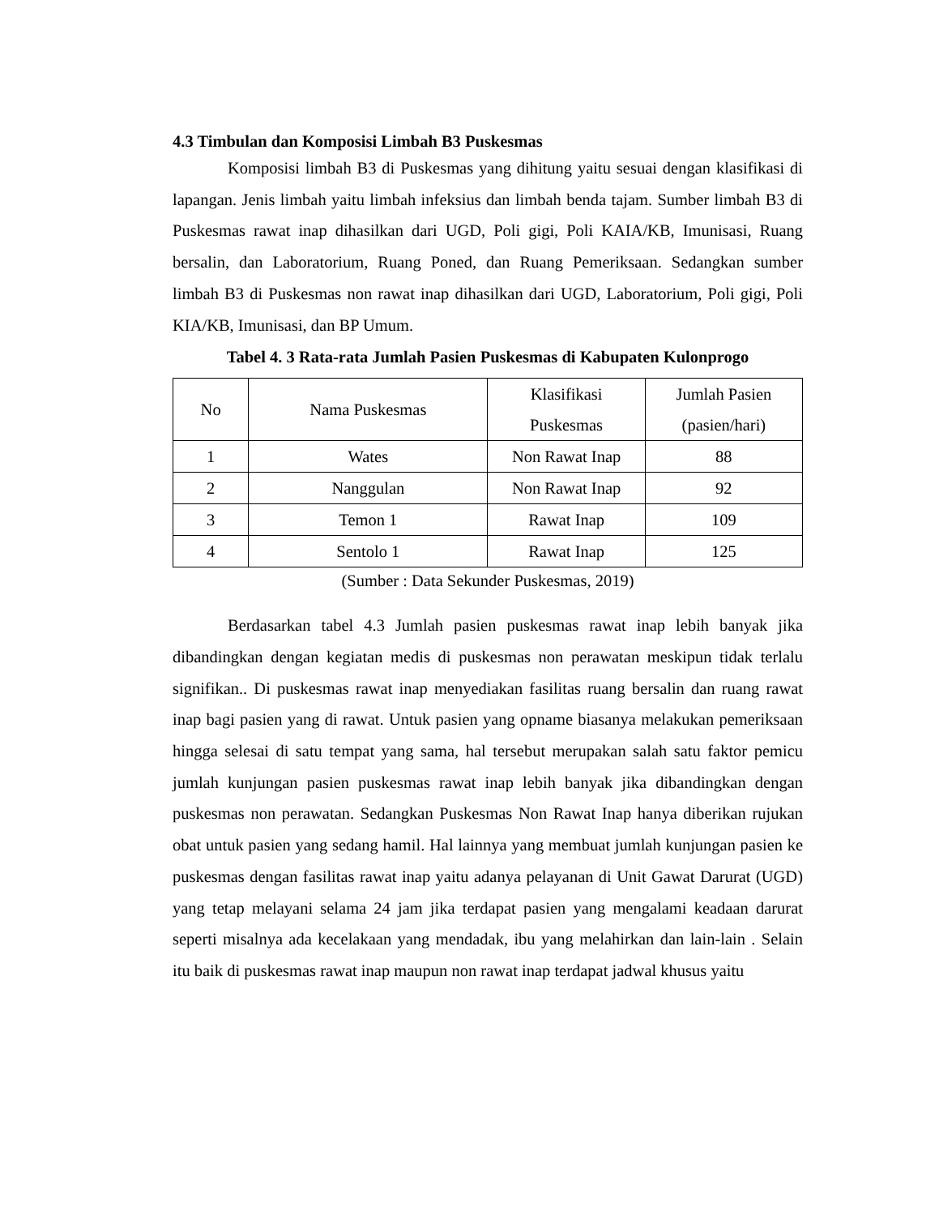4.3 Timbulan dan Komposisi Limbah B3 Puskesmas
Komposisi limbah B3 di Puskesmas yang dihitung yaitu sesuai dengan klasifikasi di lapangan. Jenis limbah yaitu limbah infeksius dan limbah benda tajam. Sumber limbah B3 di Puskesmas rawat inap dihasilkan dari UGD, Poli gigi, Poli KAIA/KB, Imunisasi, Ruang bersalin, dan Laboratorium, Ruang Poned, dan Ruang Pemeriksaan. Sedangkan sumber limbah B3 di Puskesmas non rawat inap dihasilkan dari UGD, Laboratorium, Poli gigi, Poli KIA/KB, Imunisasi, dan BP Umum.
Tabel 4. 3 Rata-rata Jumlah Pasien Puskesmas di Kabupaten Kulonprogo
| No | Nama Puskesmas | Klasifikasi Puskesmas | Jumlah Pasien (pasien/hari) |
| --- | --- | --- | --- |
| 1 | Wates | Non Rawat Inap | 88 |
| 2 | Nanggulan | Non Rawat Inap | 92 |
| 3 | Temon 1 | Rawat Inap | 109 |
| 4 | Sentolo 1 | Rawat Inap | 125 |
(Sumber : Data Sekunder Puskesmas, 2019)
Berdasarkan tabel 4.3 Jumlah pasien puskesmas rawat inap lebih banyak jika dibandingkan dengan kegiatan medis di puskesmas non perawatan meskipun tidak terlalu signifikan.. Di puskesmas rawat inap menyediakan fasilitas ruang bersalin dan ruang rawat inap bagi pasien yang di rawat. Untuk pasien yang opname biasanya melakukan pemeriksaan hingga selesai di satu tempat yang sama, hal tersebut merupakan salah satu faktor pemicu jumlah kunjungan pasien puskesmas rawat inap lebih banyak jika dibandingkan dengan puskesmas non perawatan. Sedangkan Puskesmas Non Rawat Inap hanya diberikan rujukan obat untuk pasien yang sedang hamil. Hal lainnya yang membuat jumlah kunjungan pasien ke puskesmas dengan fasilitas rawat inap yaitu adanya pelayanan di Unit Gawat Darurat (UGD) yang tetap melayani selama 24 jam jika terdapat pasien yang mengalami keadaan darurat seperti misalnya ada kecelakaan yang mendadak, ibu yang melahirkan dan lain-lain . Selain itu baik di puskesmas rawat inap maupun non rawat inap terdapat jadwal khusus yaitu